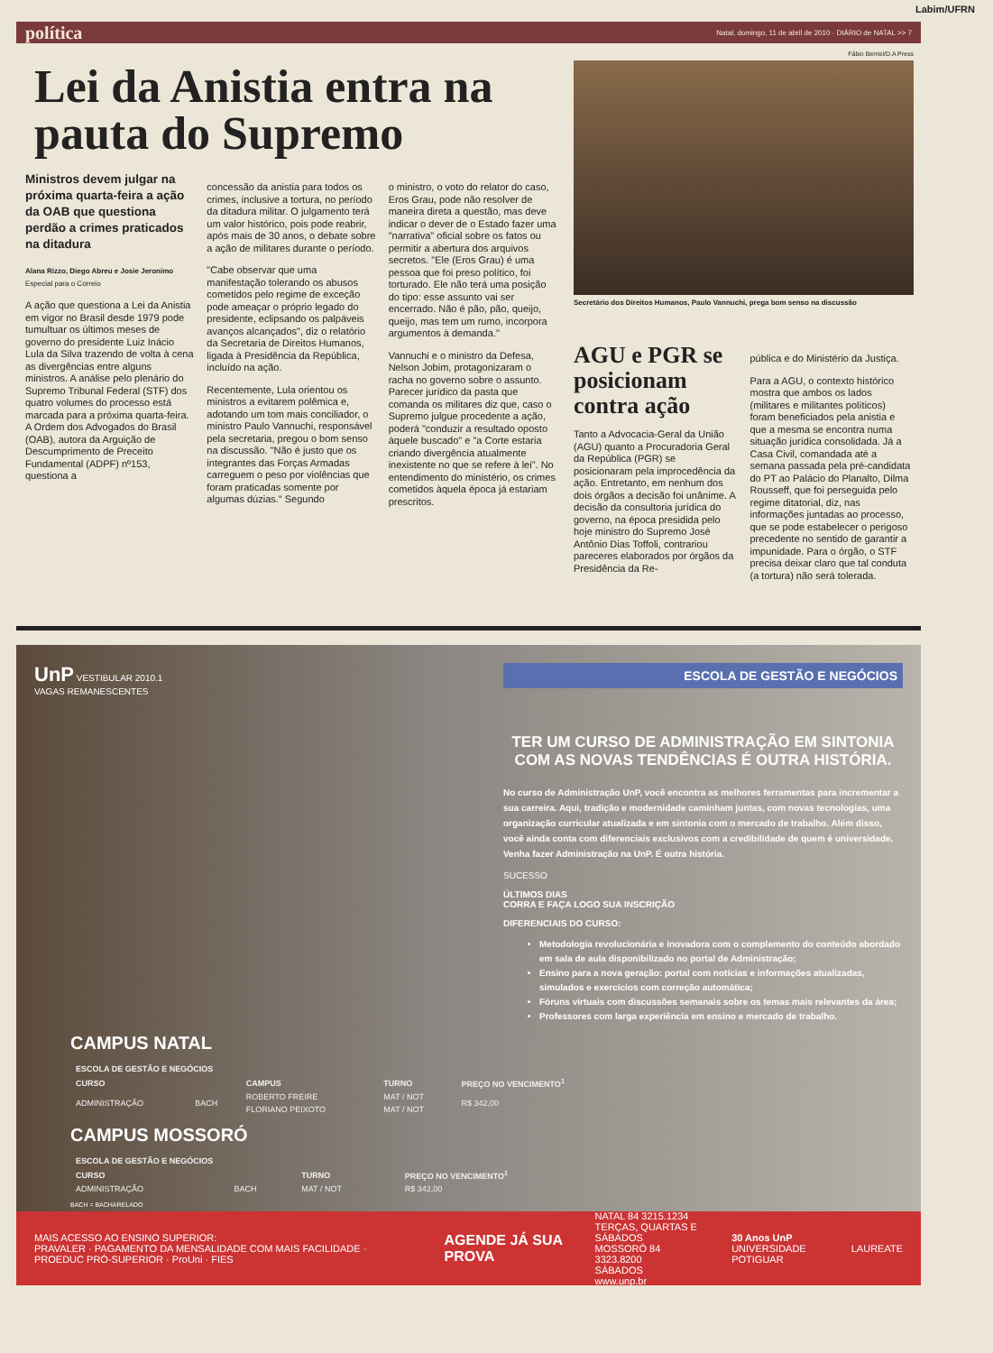Labim/UFRN
política Natal, domingo, 11 de abril de 2010 · DIÁRIO de NATAL >> 7
Lei da Anistia entra na pauta do Supremo
Ministros devem julgar na próxima quarta-feira a ação da OAB que questiona perdão a crimes praticados na ditadura
Alana Rizzo, Diego Abreu e Josie Jeronimo
Especial para o Correio
A ação que questiona a Lei da Anistia em vigor no Brasil desde 1979 pode tumultuar os últimos meses de governo do presidente Luiz Inácio Lula da Silva trazendo de volta à cena as divergências entre alguns ministros. A análise pelo plenário do Supremo Tribunal Federal (STF) dos quatro volumes do processo está marcada para a próxima quarta-feira. A Ordem dos Advogados do Brasil (OAB), autora da Arguição de Descumprimento de Preceito Fundamental (ADPF) nº153, questiona a
concessão da anistia para todos os crimes, inclusive a tortura, no período da ditadura militar. O julgamento terá um valor histórico, pois pode reabrir, após mais de 30 anos, o debate sobre a ação de militares durante o período.
"Cabe observar que uma manifestação tolerando os abusos cometidos pelo regime de exceção pode ameaçar o próprio legado do presidente, eclipsando os palpáveis avanços alcançados", diz o relatório da Secretaria de Direitos Humanos, ligada à Presidência da República, incluído na ação.
Recentemente, Lula orientou os ministros a evitarem polêmica e, adotando um tom mais conciliador, o ministro Paulo Vannuchi, responsável pela secretaria, pregou o bom senso na discussão. "Não é justo que os integrantes das Forças Armadas carreguem o peso por violências que foram praticadas somente por algumas dúzias." Segundo
o ministro, o voto do relator do caso, Eros Grau, pode não resolver de maneira direta a questão, mas deve indicar o dever de o Estado fazer uma "narrativa" oficial sobre os fatos ou permitir a abertura dos arquivos secretos. "Ele (Eros Grau) é uma pessoa que foi preso político, foi torturado. Ele não terá uma posição do tipo: esse assunto vai ser encerrado. Não é pão, pão, queijo, queijo, mas tem um rumo, incorpora argumentos à demanda."
Vannuchi e o ministro da Defesa, Nelson Jobim, protagonizaram o racha no governo sobre o assunto. Parecer jurídico da pasta que comanda os militares diz que, caso o Supremo julgue procedente a ação, poderá "conduzir a resultado oposto àquele buscado" e "a Corte estaria criando divergência atualmente inexistente no que se refere à lei". No entendimento do ministério, os crimes cometidos àquela época já estariam prescritos.
Fábio Berriel/D.A Press
Secretário dos Direitos Humanos, Paulo Vannuchi, prega bom senso na discussão
AGU e PGR se posicionam contra ação
Tanto a Advocacia-Geral da União (AGU) quanto a Procuradoria Geral da República (PGR) se posicionaram pela improcedência da ação. Entretanto, em nenhum dos dois órgãos a decisão foi unânime. A decisão da consultoria jurídica do governo, na época presidida pelo hoje ministro do Supremo José Antônio Dias Toffoli, contrariou pareceres elaborados por órgãos da Presidência da Re-
pública e do Ministério da Justiça.
Para a AGU, o contexto histórico mostra que ambos os lados (militares e militantes políticos) foram beneficiados pela anistia e que a mesma se encontra numa situação jurídica consolidada. Já a Casa Civil, comandada até a semana passada pela pré-candidata do PT ao Palácio do Planalto, Dilma Rousseff, que foi perseguida pelo regime ditatorial, diz, nas informações juntadas ao processo, que se pode estabelecer o perigoso precedente no sentido de garantir a impunidade. Para o órgão, o STF precisa deixar claro que tal conduta (a tortura) não será tolerada.
UnP VESTIBULAR 2010.1
VAGAS REMANESCENTES
ESCOLA DE GESTÃO E NEGÓCIOS
TER UM CURSO DE ADMINISTRAÇÃO EM SINTONIA COM AS NOVAS TENDÊNCIAS É OUTRA HISTÓRIA.
No curso de Administração UnP, você encontra as melhores ferramentas para incrementar a sua carreira. Aqui, tradição e modernidade caminham juntas, com novas tecnologias, uma organização curricular atualizada e em sintonia com o mercado de trabalho. Além disso, você ainda conta com diferenciais exclusivos com a credibilidade de quem é universidade. Venha fazer Administração na UnP. É outra história.
SUCESSO
ÚLTIMOS DIAS
CORRA E FAÇA LOGO SUA INSCRIÇÃO
DIFERENCIAIS DO CURSO:
Metodologia revolucionária e inovadora com o complemento do conteúdo abordado em sala de aula disponibilizado no portal de Administração;
Ensino para a nova geração: portal com notícias e informações atualizadas, simulados e exercícios com correção automática;
Fóruns virtuais com discussões semanais sobre os temas mais relevantes da área;
Professores com larga experiência em ensino e mercado de trabalho.
CAMPUS NATAL
| ESCOLA DE GESTÃO E NEGÓCIOS | | | | |
| --- | --- | --- | --- | --- |
| CURSO | | CAMPUS | TURNO | PREÇO NO VENCIMENTO<sup>1</sup> |
| ADMINISTRAÇÃO | BACH | ROBERTO FREIRE | MAT / NOT | R$ 342,00 |
| | | FLORIANO PEIXOTO | MAT / NOT | |
CAMPUS MOSSORÓ
| ESCOLA DE GESTÃO E NEGÓCIOS | | | |
| --- | --- | --- | --- |
| CURSO | | TURNO | PREÇO NO VENCIMENTO<sup>1</sup> |
| ADMINISTRAÇÃO | BACH | MAT / NOT | R$ 342,00 |
BACH = BACHARELADO
MAIS ACESSO AO ENSINO SUPERIOR:
PRAVALER · PAGAMENTO DA MENSALIDADE COM MAIS FACILIDADE · PROEDUC PRÓ-SUPERIOR · ProUni · FIES
AGENDE JÁ SUA PROVA
NATAL 84 3215.1234
TERÇAS, QUARTAS E SÁBADOS
MOSSORÓ 84 3323.8200
SÁBADOS
www.unp.br
30 Anos UnP
UNIVERSIDADE POTIGUAR
LAUREATE